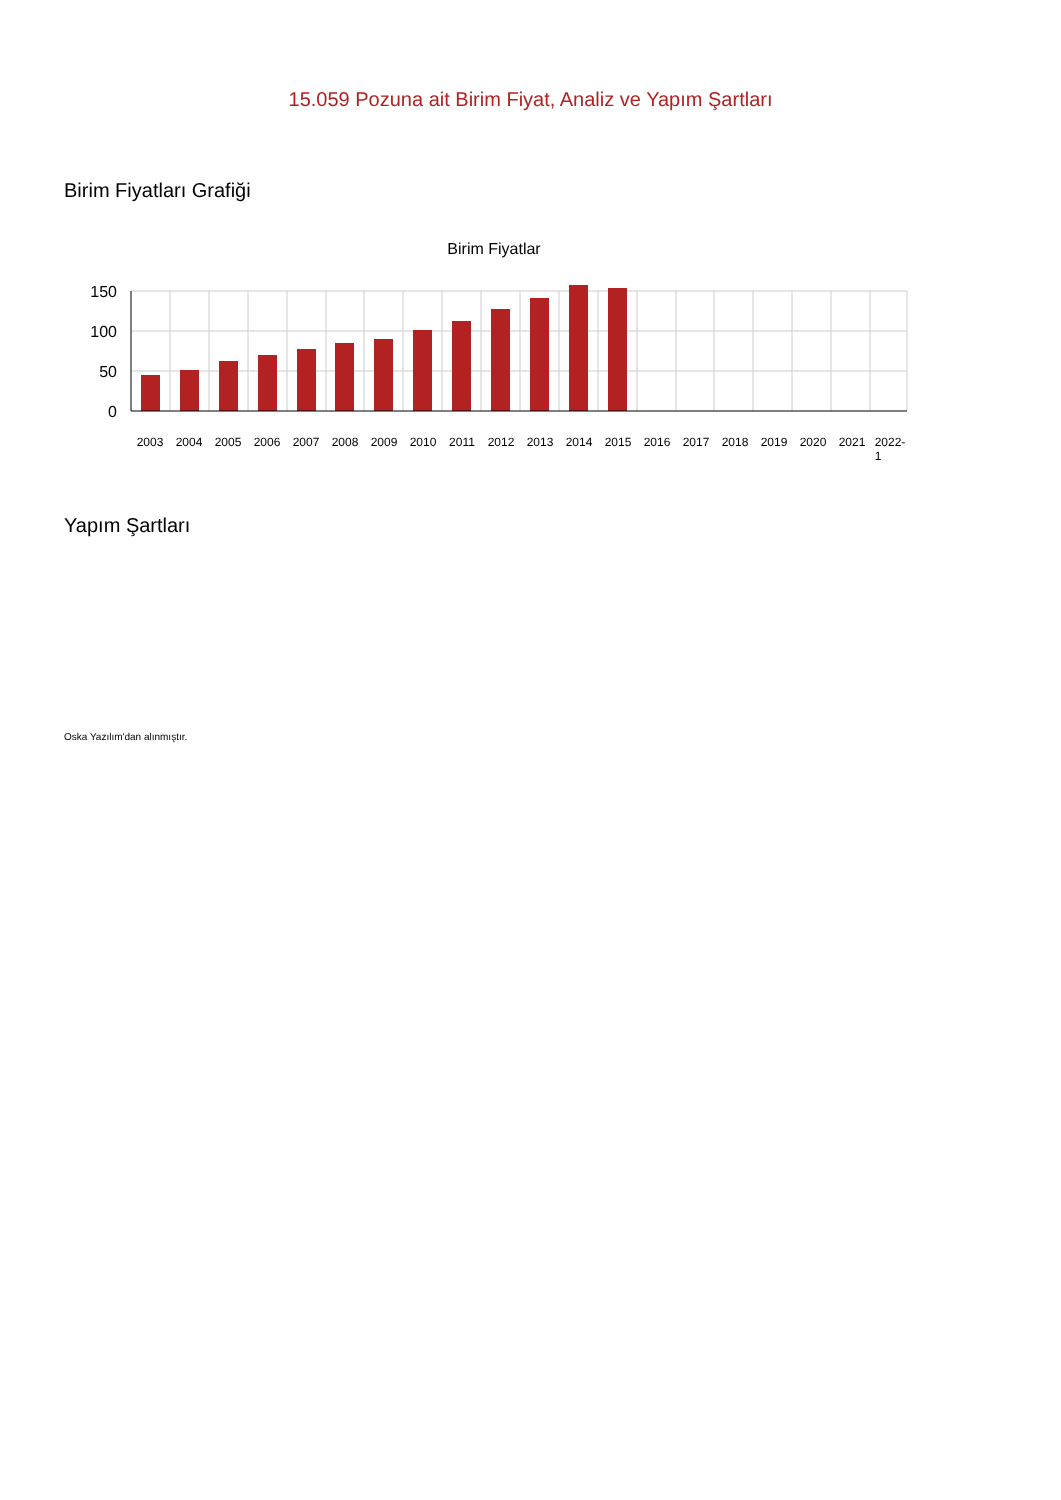15.059 Pozuna ait Birim Fiyat, Analiz ve Yapım Şartları
Birim Fiyatları Grafiği
Birim Fiyatlar
150
100
50
0
2003
2004
2005
2006
2007
2008
2009
2010
2011
2012
2013
2014
2015
2016
2017
2018
2019
2020
2021
2022-
1
Yapım Şartları
Oska Yazılım'dan alınmıştır.